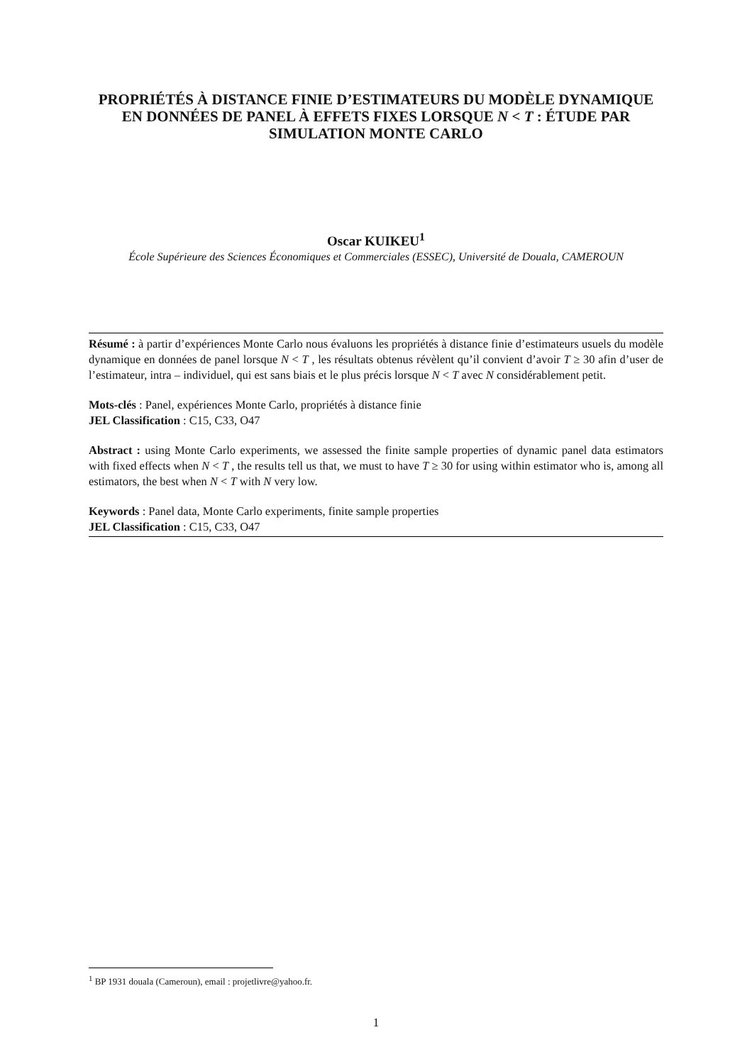PROPRIÉTÉS À DISTANCE FINIE D’ESTIMATEURS DU MODÈLE DYNAMIQUE EN DONNÉES DE PANEL À EFFETS FIXES LORSQUE N < T : ÉTUDE PAR SIMULATION MONTE CARLO
Oscar KUIKEU<sup>1</sup>
École Supérieure des Sciences Économiques et Commerciales (ESSEC), Université de Douala, CAMEROUN
Résumé : à partir d’expériences Monte Carlo nous évaluons les propriétés à distance finie d’estimateurs usuels du modèle dynamique en données de panel lorsque N < T , les résultats obtenus révèlent qu’il convient d’avoir T ≥ 30 afin d’user de l’estimateur, intra – individuel, qui est sans biais et le plus précis lorsque N < T avec N considérablement petit.
Mots-clés : Panel, expériences Monte Carlo, propriétés à distance finie
JEL Classification : C15, C33, O47
Abstract : using Monte Carlo experiments, we assessed the finite sample properties of dynamic panel data estimators with fixed effects when N < T , the results tell us that, we must to have T ≥ 30 for using within estimator who is, among all estimators, the best when N < T with N very low.
Keywords : Panel data, Monte Carlo experiments, finite sample properties
JEL Classification : C15, C33, O47
<sup>1</sup> BP 1931 douala (Cameroun), email : projetlivre@yahoo.fr.
1